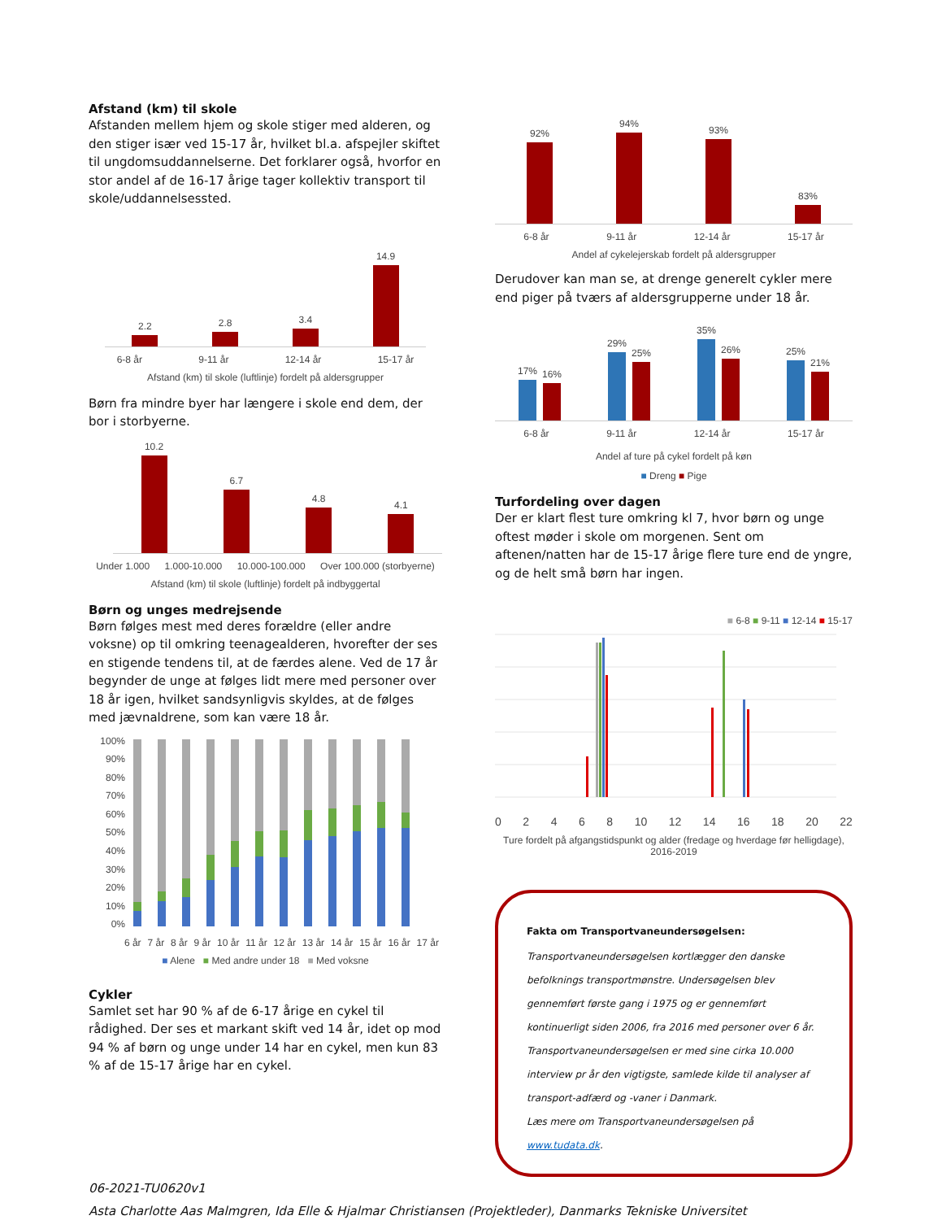Afstand (km) til skole
Afstanden mellem hjem og skole stiger med alderen, og den stiger især ved 15-17 år, hvilket bl.a. afspejler skiftet til ungdomsuddannelserne. Det forklarer også, hvorfor en stor andel af de 16-17 årige tager kollektiv transport til skole/uddannelsessted.
2.2
2.8
3.4
14.9
6-8 år 9-11 år 12-14 år 15-17 år
Afstand (km) til skole (luftlinje) fordelt på aldersgrupper
Børn fra mindre byer har længere i skole end dem, der bor i storbyerne.
10.2
6.7
4.8
4.1
Under 1.000 1.000-10.000 10.000-100.000 Over 100.000 (storbyerne)
Afstand (km) til skole (luftlinje) fordelt på indbyggertal
Børn og unges medrejsende
Børn følges mest med deres forældre (eller andre voksne) op til omkring teenagealderen, hvorefter der ses en stigende tendens til, at de færdes alene. Ved de 17 år begynder de unge at følges lidt mere med personer over 18 år igen, hvilket sandsynligvis skyldes, at de følges med jævnaldrene, som kan være 18 år.
100%
90%
80%
70%
60%
50%
40%
30%
20%
10%
0%
6 år 7 år 8 år 9 år 10 år 11 år 12 år 13 år 14 år 15 år 16 år 17 år
■ Alene ■ Med andre under 18 ■ Med voksne
Cykler
Samlet set har 90 % af de 6-17 årige en cykel til rådighed. Der ses et markant skift ved 14 år, idet op mod 94 % af børn og unge under 14 har en cykel, men kun 83 % af de 15-17 årige har en cykel.
92%
94%
93%
83%
6-8 år 9-11 år 12-14 år 15-17 år
Andel af cykelejerskab fordelt på aldersgrupper
Derudover kan man se, at drenge generelt cykler mere end piger på tværs af aldersgrupperne under 18 år.
17%
16%
29%
25%
35%
26%
25%
21%
6-8 år 9-11 år 12-14 år 15-17 år
Andel af ture på cykel fordelt på køn
■ Dreng ■ Pige
Turfordeling over dagen
Der er klart flest ture omkring kl 7, hvor børn og unge oftest møder i skole om morgenen. Sent om aftenen/natten har de 15-17 årige flere ture end de yngre, og de helt små børn har ingen.
■ 6-8 ■ 9-11 ■ 12-14 ■ 15-17
02468 10 12 14 16 18 20 22
Ture fordelt på afgangstidspunkt og alder (fredage og hverdage før helligdage), 2016-2019
Fakta om Transportvaneundersøgelsen:
Transportvaneundersøgelsen kortlægger den danske befolknings transportmønstre. Undersøgelsen blev gennemført første gang i 1975 og er gennemført kontinuerligt siden 2006, fra 2016 med personer over 6 år. Transportvaneundersøgelsen er med sine cirka 10.000 interview pr år den vigtigste, samlede kilde til analyser af transport-adfærd og -vaner i Danmark.
Læs mere om Transportvaneundersøgelsen på www.tudata.dk.
06-2021-TU0620v1
Asta Charlotte Aas Malmgren, Ida Elle & Hjalmar Christiansen (Projektleder), Danmarks Tekniske Universitet